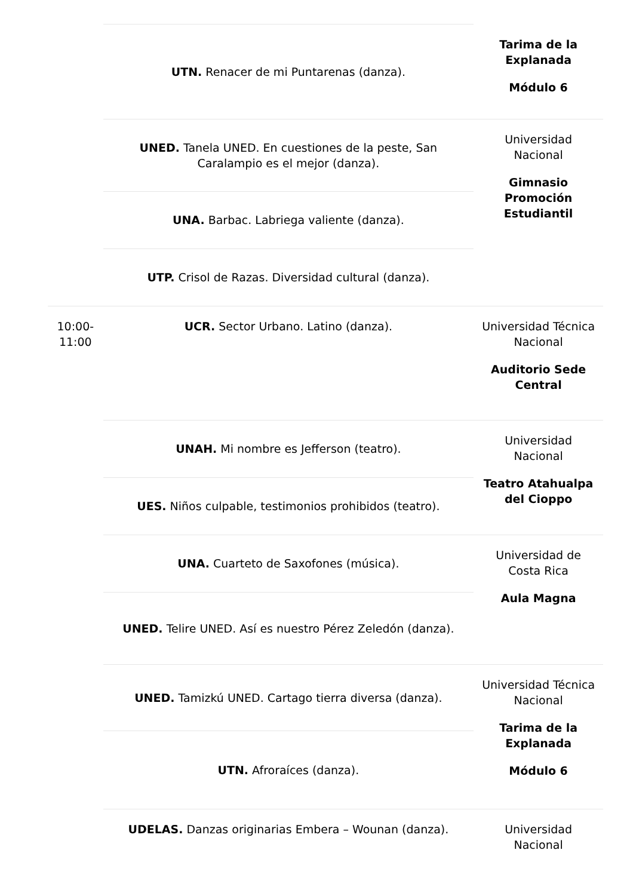| | UTN. Renacer de mi Puntarenas (danza). | Tarima de la Explanada Módulo 6 |
| | UNED. Tanela UNED. En cuestiones de la peste, San Caralampio es el mejor (danza). | Universidad Nacional Gimnasio Promoción Estudiantil |
| | UNA. Barbac. Labriega valiente (danza). | |
| | UTP. Crisol de Razas. Diversidad cultural (danza). | |
| 10:00-11:00 | UCR. Sector Urbano. Latino (danza). | Universidad Técnica Nacional Auditorio Sede Central |
| | UNAH. Mi nombre es Jefferson (teatro). | Universidad Nacional Teatro Atahualpa del Cioppo |
| | UES. Niños culpable, testimonios prohibidos (teatro). | |
| | UNA. Cuarteto de Saxofones (música). | Universidad de Costa Rica Aula Magna |
| | UNED. Telire UNED. Así es nuestro Pérez Zeledón (danza). | |
| | UNED. Tamizkú UNED. Cartago tierra diversa (danza). | Universidad Técnica Nacional Tarima de la Explanada Módulo 6 |
| | UTN. Afroraíces (danza). | |
| | UDELAS. Danzas originarias Embera – Wounan (danza). | Universidad Nacional |